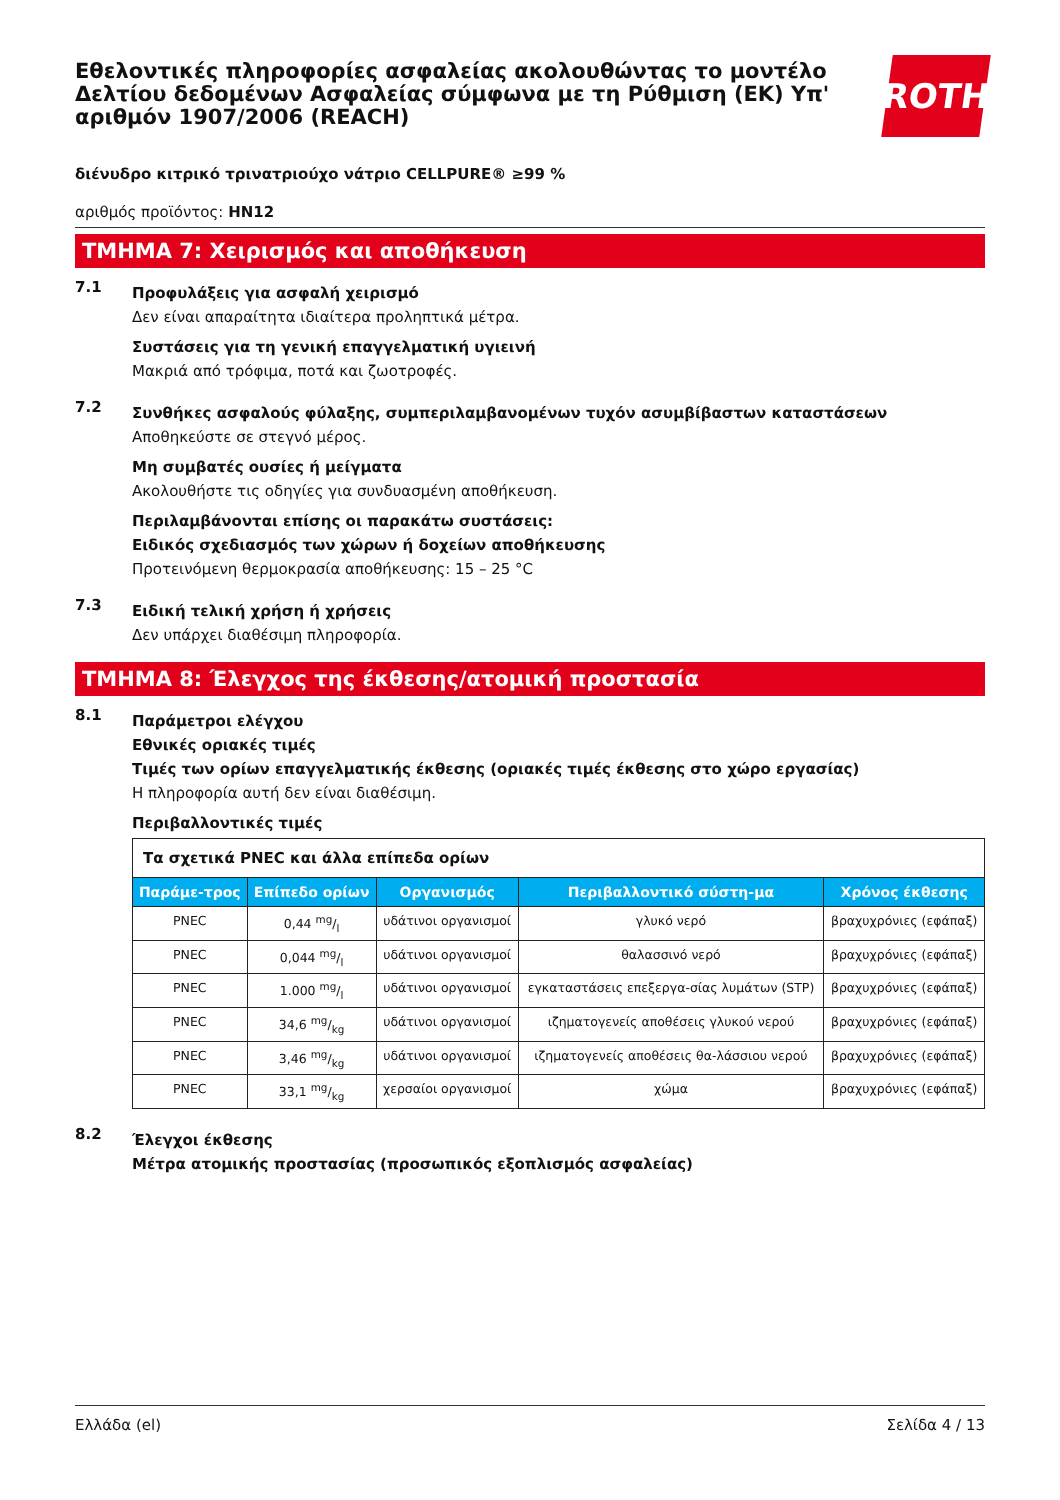Εθελοντικές πληροφορίες ασφαλείας ακολουθώντας το μοντέλο Δελτίου δεδομένων Ασφαλείας σύμφωνα με τη Ρύθμιση (ΕΚ) Υπ' αριθμόν 1907/2006 (REACH)
ROTH
διένυδρο κιτρικό τρινατριούχο νάτριο CELLPURE® ≥99 %
αριθμός προϊόντος: HN12
ΤΜΗΜΑ 7: Χειρισμός και αποθήκευση
7.1
Προφυλάξεις για ασφαλή χειρισμό
Δεν είναι απαραίτητα ιδιαίτερα προληπτικά μέτρα.
Συστάσεις για τη γενική επαγγελματική υγιεινή
Μακριά από τρόφιμα, ποτά και ζωοτροφές.
7.2
Συνθήκες ασφαλούς φύλαξης, συμπεριλαμβανομένων τυχόν ασυμβίβαστων καταστάσεων
Αποθηκεύστε σε στεγνό μέρος.
Μη συμβατές ουσίες ή μείγματα
Ακολουθήστε τις οδηγίες για συνδυασμένη αποθήκευση.
Περιλαμβάνονται επίσης οι παρακάτω συστάσεις:
Ειδικός σχεδιασμός των χώρων ή δοχείων αποθήκευσης
Προτεινόμενη θερμοκρασία αποθήκευσης: 15 – 25 °C
7.3
Ειδική τελική χρήση ή χρήσεις
Δεν υπάρχει διαθέσιμη πληροφορία.
ΤΜΗΜΑ 8: Έλεγχος της έκθεσης/ατομική προστασία
8.1
Παράμετροι ελέγχου
Εθνικές οριακές τιμές
Τιμές των ορίων επαγγελματικής έκθεσης (οριακές τιμές έκθεσης στο χώρο εργασίας)
Η πληροφορία αυτή δεν είναι διαθέσιμη.
Περιβαλλοντικές τιμές
| Τα σχετικά PNEC και άλλα επίπεδα ορίων | | | | |
| Παράμε-τρος | Επίπεδο ορίων | Οργανισμός | Περιβαλλοντικό σύστη-μα | Χρόνος έκθεσης |
| PNEC | 0,44 mg/l | υδάτινοι οργανισμοί | γλυκό νερό | βραχυχρόνιες (εφάπαξ) |
| PNEC | 0,044 mg/l | υδάτινοι οργανισμοί | θαλασσινό νερό | βραχυχρόνιες (εφάπαξ) |
| PNEC | 1.000 mg/l | υδάτινοι οργανισμοί | εγκαταστάσεις επεξεργα-σίας λυμάτων (STP) | βραχυχρόνιες (εφάπαξ) |
| PNEC | 34,6 mg/kg | υδάτινοι οργανισμοί | ιζηματογενείς αποθέσεις γλυκού νερού | βραχυχρόνιες (εφάπαξ) |
| PNEC | 3,46 mg/kg | υδάτινοι οργανισμοί | ιζηματογενείς αποθέσεις θα-λάσσιου νερού | βραχυχρόνιες (εφάπαξ) |
| PNEC | 33,1 mg/kg | χερσαίοι οργανισμοί | χώμα | βραχυχρόνιες (εφάπαξ) |
8.2
Έλεγχοι έκθεσης
Μέτρα ατομικής προστασίας (προσωπικός εξοπλισμός ασφαλείας)
Ελλάδα (el) Σελίδα 4 / 13